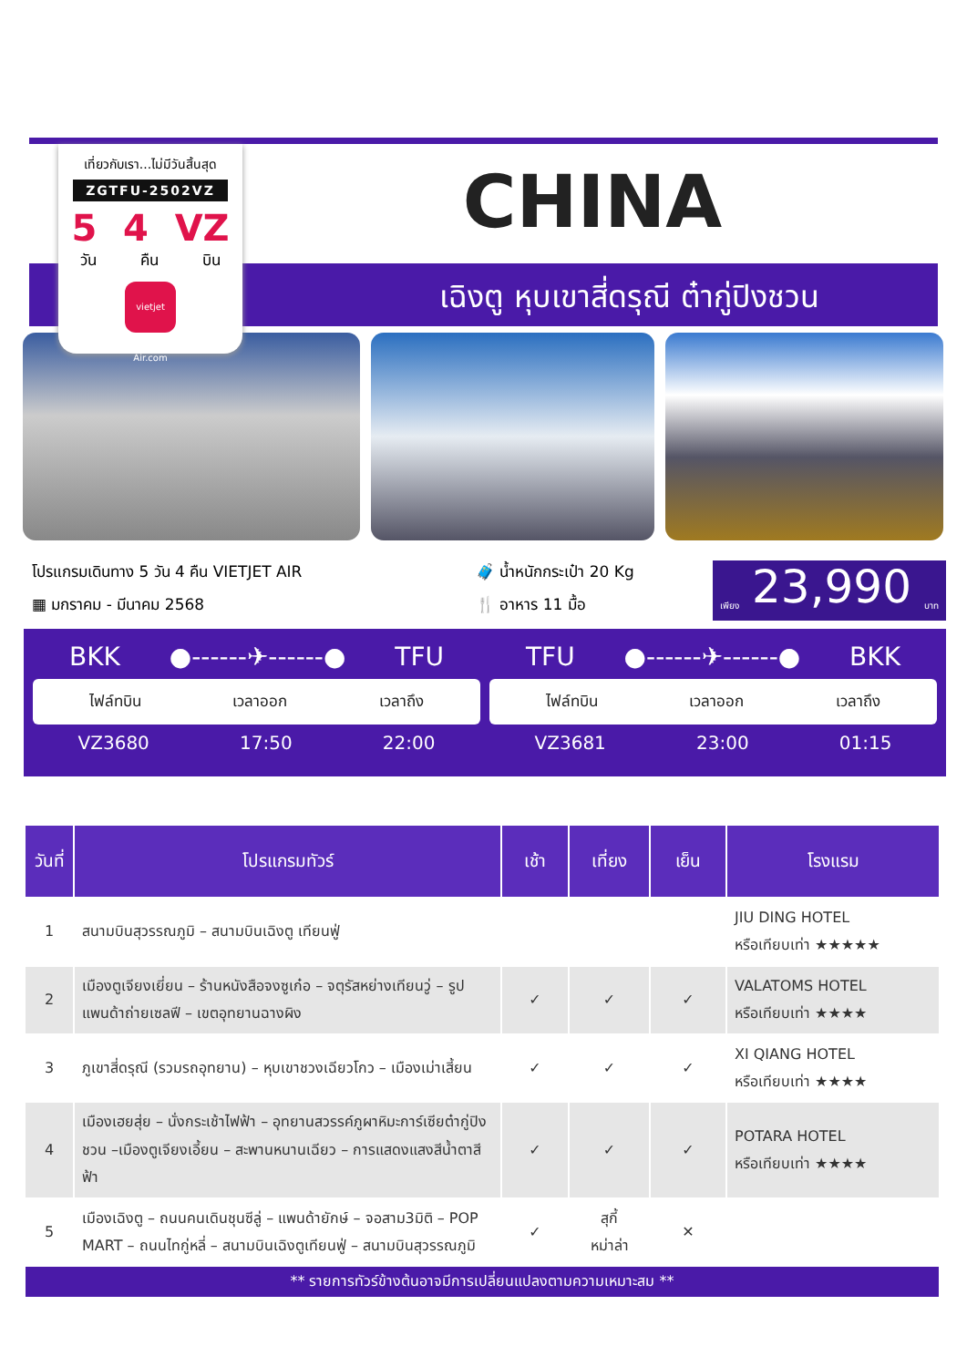CHINA
เฉิงตู หุบเขาสี่ดรุณี ต๋ากู่ปิงชวน
เที่ยวกับเรา...ไม่มีวันสิ้นสุด
ZGTFU-2502VZ
5 4 VZ
วัน คืน บิน
vietjet Air.com
โปรแกรมเดินทาง 5 วัน 4 คืน VIETJET AIR
▦ มกราคม - มีนาคม 2568
🧳 น้ำหนักกระเป๋า 20 Kg
🍴 อาหาร 11 มื้อ
เพียง 23,990 บาท
BKK ●------✈------● TFU
ไฟล์ทบิน เวลาออก เวลาถึง
VZ3680 17:50 22:00
TFU ●------✈------● BKK
ไฟล์ทบิน เวลาออก เวลาถึง
VZ3681 23:00 01:15
| วันที่ | โปรแกรมทัวร์ | เช้า | เที่ยง | เย็น | โรงแรม |
| --- | --- | --- | --- | --- | --- |
| 1 | สนามบินสุวรรณภูมิ – สนามบินเฉิงตู เทียนฟู่ | | | | JIU DING HOTEL หรือเทียบเท่า ★★★★★ |
| 2 | เมืองตูเจียงเยี่ยน – ร้านหนังสือจงซูเก๋อ – จตุรัสหย่างเทียนวู่ – รูปแพนด้าถ่ายเซลฟี – เขตอุทยานฉางผิง | ✓ | ✓ | ✓ | VALATOMS HOTEL หรือเทียบเท่า ★★★★ |
| 3 | ภูเขาสี่ดรุณี (รวมรถอุทยาน) – หุบเขาชวงเฉียวโกว – เมืองเม่าเสี้ยน | ✓ | ✓ | ✓ | XI QIANG HOTEL หรือเทียบเท่า ★★★★ |
| 4 | เมืองเฮยสุ่ย – นั่งกระเช้าไฟฟ้า – อุทยานสวรรค์ภูผาหิมะการ์เซียต๋ากู่ปิงชวน –เมืองตูเจียงเอี้ยน – สะพานหนานเฉียว – การแสดงแสงสีน้ำตาสีฟ้า | ✓ | ✓ | ✓ | POTARA HOTEL หรือเทียบเท่า ★★★★ |
| 5 | เมืองเฉิงตู – ถนนคนเดินชุนซีลู่ – แพนด้ายักษ์ – จอสาม3มิติ – POP MART – ถนนไทกู่หลี่ – สนามบินเฉิงตูเทียนฟู่ – สนามบินสุวรรณภูมิ | ✓ | สุกี้ หม่าล่า | ✕ | |
| ** รายการทัวร์ข้างต้นอาจมีการเปลี่ยนแปลงตามความเหมาะสม ** | | | | | |